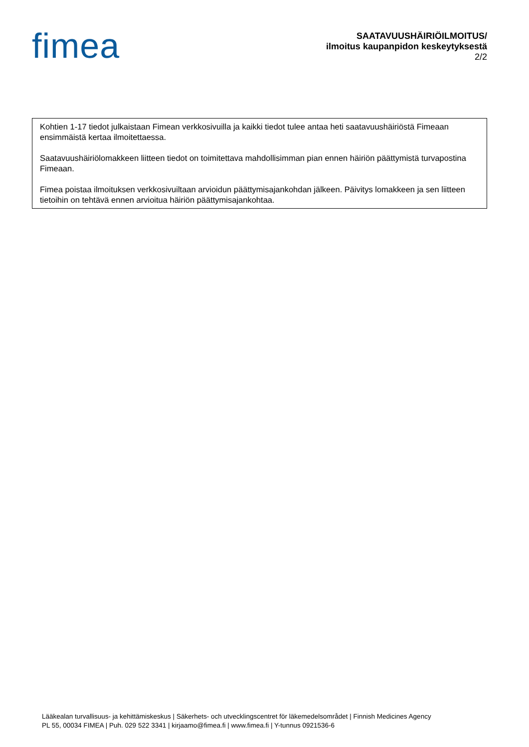fimea
SAATAVUUSHÄIRIÖILMOITUS/
ilmoitus kaupanpidon keskeytyksestä
2/2
Kohtien 1-17 tiedot julkaistaan Fimean verkkosivuilla ja kaikki tiedot tulee antaa heti saatavuushäiriöstä Fimeaan ensimmäistä kertaa ilmoitettaessa.
Saatavuushäiriölomakkeen liitteen tiedot on toimitettava mahdollisimman pian ennen häiriön päättymistä turvapostina Fimeaan.
Fimea poistaa ilmoituksen verkkosivuiltaan arvioidun päättymisajankohdan jälkeen. Päivitys lomakkeen ja sen liitteen tietoihin on tehtävä ennen arvioitua häiriön päättymisajankohtaa.
Lääkealan turvallisuus- ja kehittämiskeskus | Säkerhets- och utvecklingscentret för läkemedelsområdet | Finnish Medicines Agency
PL 55, 00034 FIMEA | Puh. 029 522 3341 | kirjaamo@fimea.fi | www.fimea.fi | Y-tunnus 0921536-6